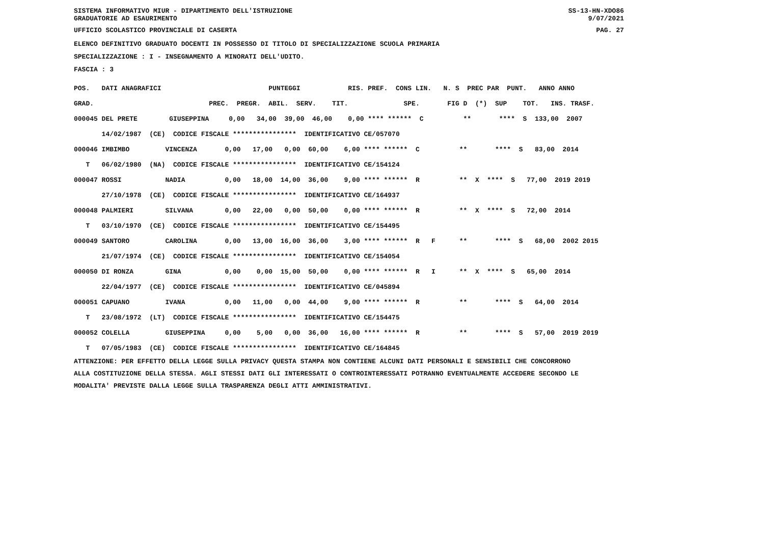SISTEMA INFORMATIVO MIUR - DIPARTIMENTO DELL'ISTRUZIONE GRADUATORIE AD ESAURIMENTO
SS-13-HN-XDO86 9/07/2021
UFFICIO SCOLASTICO PROVINCIALE DI CASERTA PAG. 27
ELENCO DEFINITIVO GRADUATO DOCENTI IN POSSESSO DI TITOLO DI SPECIALIZZAZIONE SCUOLA PRIMARIA
SPECIALIZZAZIONE : I - INSEGNAMENTO A MINORATI DELL'UDITO.
FASCIA : 3
| POS. DATI ANAGRAFICI PUNTEGGI RIS. PREF. CONS LIN. N. S PREC PAR PUNT. ANNO ANNO |
| --- |
| GRAD. PREC. PREGR. ABIL. SERV. TIT. SPE. FIG D (*) SUP TOT. INS. TRASF. |
| 000045 DEL PRETE GIUSEPPINA 0,00 34,00 39,00 46,00 0,00 **** ****** C ** **** S 133,00 2007 |
| 14/02/1987 (CE) CODICE FISCALE **************** IDENTIFICATIVO CE/057070 |
| 000046 IMBIMBO VINCENZA 0,00 17,00 0,00 60,00 6,00 **** ****** C ** **** S 83,00 2014 |
| T 06/02/1980 (NA) CODICE FISCALE **************** IDENTIFICATIVO CE/154124 |
| 000047 ROSSI NADIA 0,00 18,00 14,00 36,00 9,00 **** ****** R ** X **** S 77,00 2019 2019 |
| 27/10/1978 (CE) CODICE FISCALE **************** IDENTIFICATIVO CE/164937 |
| 000048 PALMIERI SILVANA 0,00 22,00 0,00 50,00 0,00 **** ****** R ** X **** S 72,00 2014 |
| T 03/10/1970 (CE) CODICE FISCALE **************** IDENTIFICATIVO CE/154495 |
| 000049 SANTORO CAROLINA 0,00 13,00 16,00 36,00 3,00 **** ****** R F ** **** S 68,00 2002 2015 |
| 21/07/1974 (CE) CODICE FISCALE **************** IDENTIFICATIVO CE/154054 |
| 000050 DI RONZA GINA 0,00 0,00 15,00 50,00 0,00 **** ****** R I ** X **** S 65,00 2014 |
| 22/04/1977 (CE) CODICE FISCALE **************** IDENTIFICATIVO CE/045894 |
| 000051 CAPUANO IVANA 0,00 11,00 0,00 44,00 9,00 **** ****** R ** **** S 64,00 2014 |
| T 23/08/1972 (LT) CODICE FISCALE **************** IDENTIFICATIVO CE/154475 |
| 000052 COLELLA GIUSEPPINA 0,00 5,00 0,00 36,00 16,00 **** ****** R ** **** S 57,00 2019 2019 |
| T 07/05/1983 (CE) CODICE FISCALE **************** IDENTIFICATIVO CE/164845 |
ATTENZIONE: PER EFFETTO DELLA LEGGE SULLA PRIVACY QUESTA STAMPA NON CONTIENE ALCUNI DATI PERSONALI E SENSIBILI CHE CONCORRONO ALLA COSTITUZIONE DELLA STESSA. AGLI STESSI DATI GLI INTERESSATI O CONTROINTERESSATI POTRANNO EVENTUALMENTE ACCEDERE SECONDO LE MODALITA' PREVISTE DALLA LEGGE SULLA TRASPARENZA DEGLI ATTI AMMINISTRATIVI.